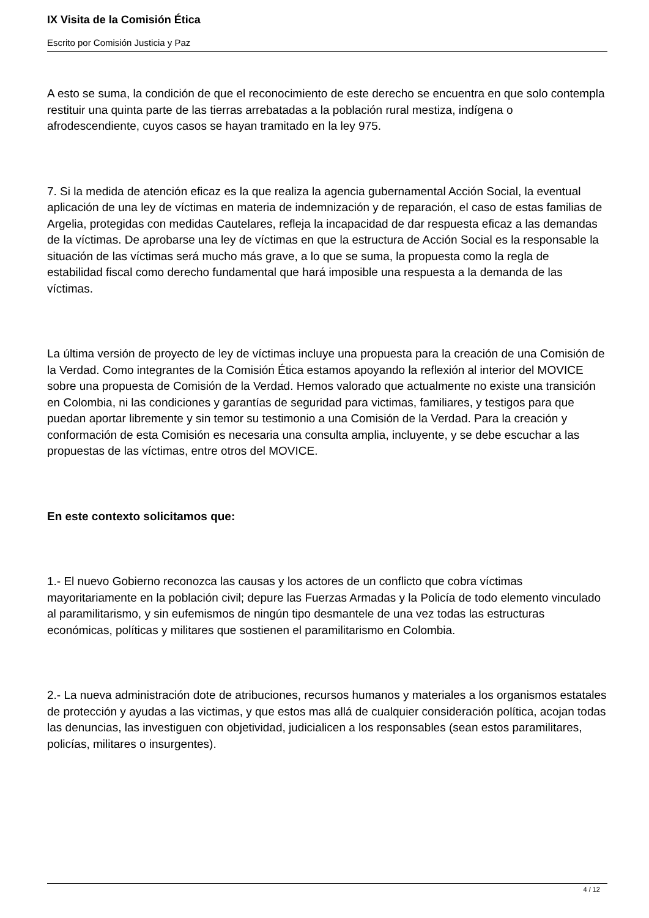IX Visita de la Comisión Ética
Escrito por Comisión Justicia y Paz
A esto se suma, la condición de que el reconocimiento de este derecho se encuentra en que solo contempla restituir una quinta parte de las tierras arrebatadas a la población rural mestiza, indígena o afrodescendiente, cuyos casos se hayan tramitado en la ley 975.
7. Si la medida de atención eficaz es la que realiza la agencia gubernamental Acción Social, la eventual aplicación de una ley de víctimas en materia de indemnización y de reparación, el caso de estas familias de Argelia, protegidas con medidas Cautelares, refleja la incapacidad de dar respuesta eficaz a las demandas de la víctimas. De aprobarse una ley de víctimas en que la estructura de Acción Social es la responsable la situación de las víctimas será mucho más grave, a lo que se suma, la propuesta como la regla de estabilidad fiscal como derecho fundamental que hará imposible una respuesta a la demanda de las víctimas.
La última versión de proyecto de ley de víctimas incluye una propuesta para la creación de una Comisión de la Verdad. Como integrantes de la Comisión Ética estamos apoyando la reflexión al interior del MOVICE sobre una propuesta de Comisión de la Verdad. Hemos valorado que actualmente no existe una transición en Colombia, ni las condiciones y garantías de seguridad para victimas, familiares, y testigos para que puedan aportar libremente y sin temor su testimonio a una Comisión de la Verdad. Para la creación y conformación de esta Comisión es necesaria una consulta amplia, incluyente, y se debe escuchar a las propuestas de las víctimas, entre otros del MOVICE.
En este contexto solicitamos que:
1.- El nuevo Gobierno reconozca las causas y los actores de un conflicto que cobra víctimas mayoritariamente en la población civil; depure las Fuerzas Armadas y la Policía de todo elemento vinculado al paramilitarismo, y sin eufemismos de ningún tipo desmantele de una vez todas las estructuras económicas, políticas y militares que sostienen el paramilitarismo en Colombia.
2.- La nueva administración dote de atribuciones, recursos humanos y materiales a los organismos estatales de protección y ayudas a las victimas, y que estos mas allá de cualquier consideración política, acojan todas las denuncias, las investiguen con objetividad, judicialicen a los responsables (sean estos paramilitares, policías, militares o insurgentes).
4 / 12